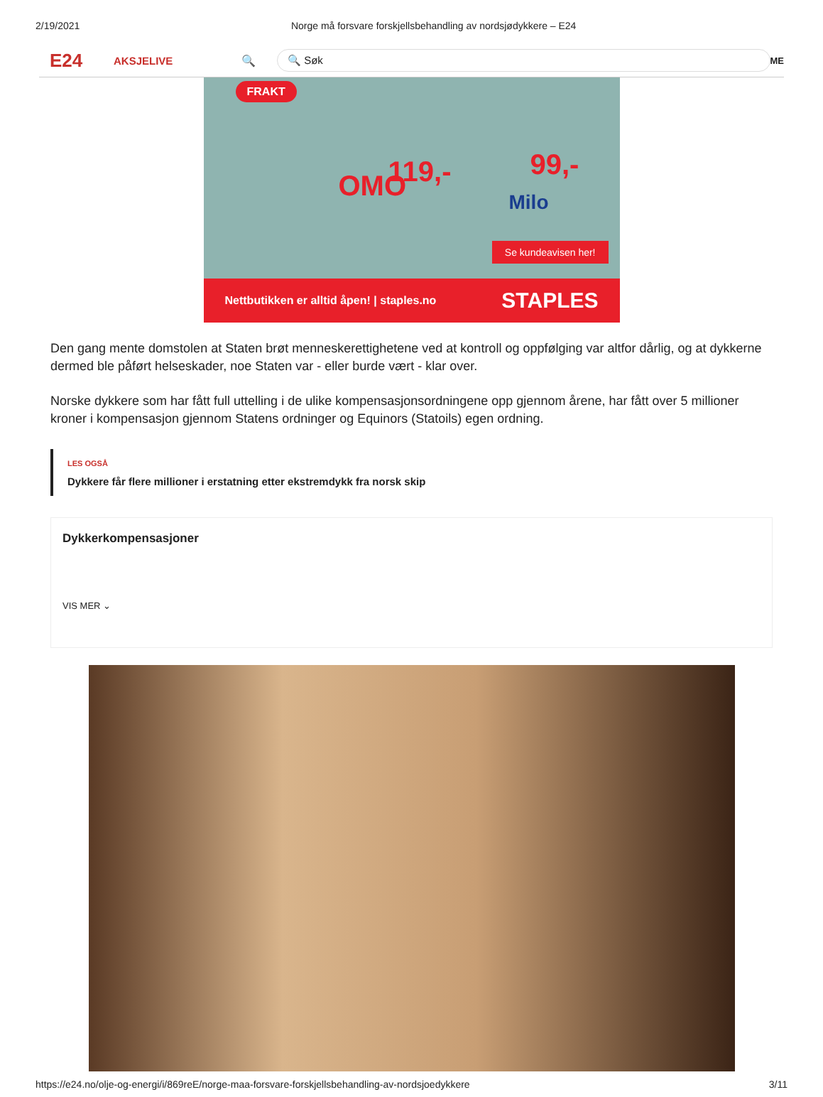2/19/2021 Norge må forsvare forskjellsbehandling av nordsjødykkere – E24
E24
AKSJELIVE 🔍
🔍 Søk
ME
119,- 99,-
FRAKT
OMO Milo
Se kundeavisen her!
Nettbutikken er alltid åpen! | staples.no STAPLES
Den gang mente domstolen at Staten brøt menneskerettighetene ved at kontroll og oppfølging var altfor dårlig, og at dykkerne dermed ble påført helseskader, noe Staten var - eller burde vært - klar over.
Norske dykkere som har fått full uttelling i de ulike kompensasjonsordningene opp gjennom årene, har fått over 5 millioner kroner i kompensasjon gjennom Statens ordninger og Equinors (Statoils) egen ordning.
LES OGSÅ
Dykkere får flere millioner i erstatning etter ekstremdykk fra norsk skip
Dykkerkompensasjoner
VIS MER ⌄
https://e24.no/olje-og-energi/i/869reE/norge-maa-forsvare-forskjellsbehandling-av-nordsjoedykkere 3/11